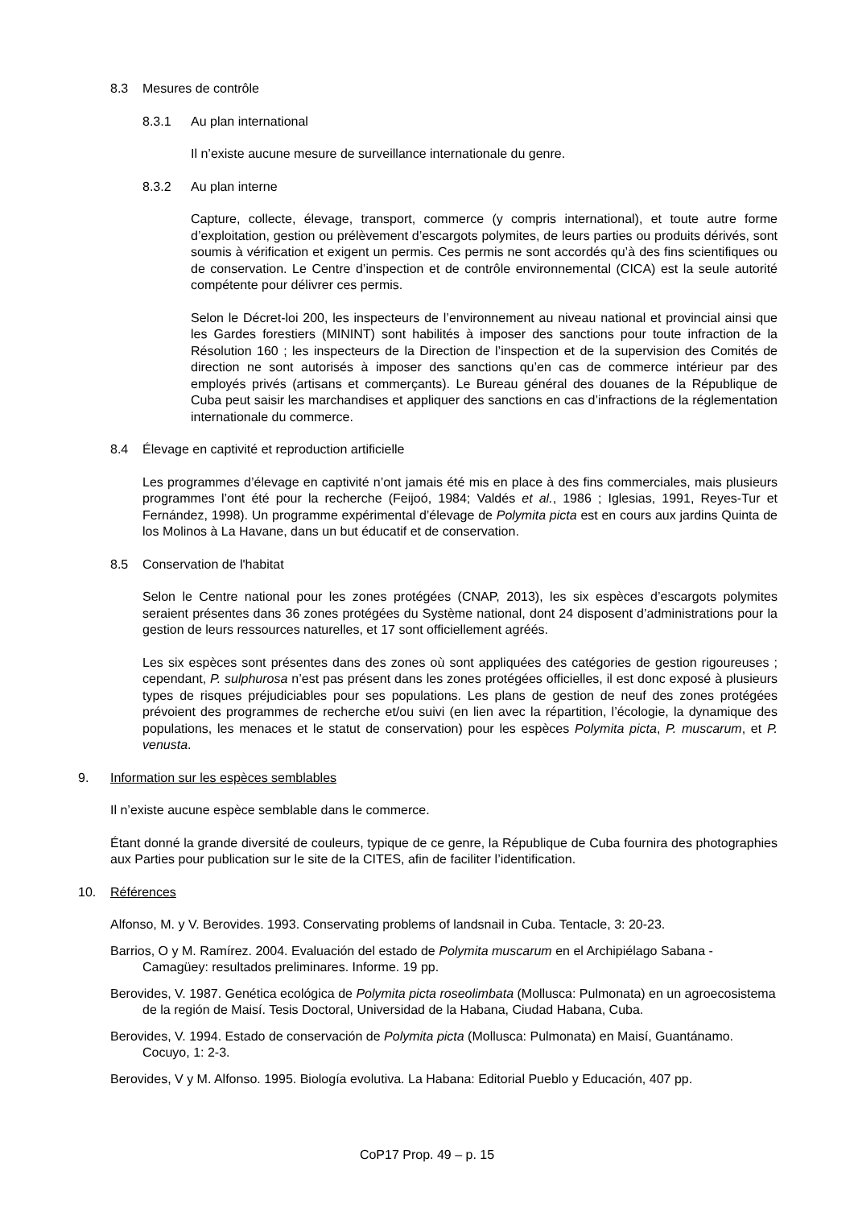8.3 Mesures de contrôle
8.3.1 Au plan international
Il n’existe aucune mesure de surveillance internationale du genre.
8.3.2 Au plan interne
Capture, collecte, élevage, transport, commerce (y compris international), et toute autre forme d’exploitation, gestion ou prélèvement d’escargots polymites, de leurs parties ou produits dérivés, sont soumis à vérification et exigent un permis. Ces permis ne sont accordés qu’à des fins scientifiques ou de conservation. Le Centre d’inspection et de contrôle environnemental (CICA) est la seule autorité compétente pour délivrer ces permis.
Selon le Décret-loi 200, les inspecteurs de l’environnement au niveau national et provincial ainsi que les Gardes forestiers (MININT) sont habilités à imposer des sanctions pour toute infraction de la Résolution 160 ; les inspecteurs de la Direction de l’inspection et de la supervision des Comités de direction ne sont autorisés à imposer des sanctions qu’en cas de commerce intérieur par des employés privés (artisans et commerçants). Le Bureau général des douanes de la République de Cuba peut saisir les marchandises et appliquer des sanctions en cas d’infractions de la réglementation internationale du commerce.
8.4 Élevage en captivité et reproduction artificielle
Les programmes d’élevage en captivité n’ont jamais été mis en place à des fins commerciales, mais plusieurs programmes l’ont été pour la recherche (Feijoó, 1984; Valdés et al., 1986 ; Iglesias, 1991, Reyes-Tur et Fernández, 1998). Un programme expérimental d’élevage de Polymita picta est en cours aux jardins Quinta de los Molinos à La Havane, dans un but éducatif et de conservation.
8.5 Conservation de l'habitat
Selon le Centre national pour les zones protégées (CNAP, 2013), les six espèces d’escargots polymites seraient présentes dans 36 zones protégées du Système national, dont 24 disposent d’administrations pour la gestion de leurs ressources naturelles, et 17 sont officiellement agréés.
Les six espèces sont présentes dans des zones où sont appliquées des catégories de gestion rigoureuses ; cependant, P. sulphurosa n’est pas présent dans les zones protégées officielles, il est donc exposé à plusieurs types de risques préjudiciables pour ses populations. Les plans de gestion de neuf des zones protégées prévoient des programmes de recherche et/ou suivi (en lien avec la répartition, l’écologie, la dynamique des populations, les menaces et le statut de conservation) pour les espèces Polymita picta, P. muscarum, et P. venusta.
9. Information sur les espèces semblables
Il n’existe aucune espèce semblable dans le commerce.
Étant donné la grande diversité de couleurs, typique de ce genre, la République de Cuba fournira des photographies aux Parties pour publication sur le site de la CITES, afin de faciliter l’identification.
10. Références
Alfonso, M. y V. Berovides. 1993. Conservating problems of landsnail in Cuba. Tentacle, 3: 20-23.
Barrios, O y M. Ramírez. 2004. Evaluación del estado de Polymita muscarum en el Archipiélago Sabana - Camagüey: resultados preliminares. Informe. 19 pp.
Berovides, V. 1987. Genética ecológica de Polymita picta roseolimbata (Mollusca: Pulmonata) en un agroecosistema de la región de Maisí. Tesis Doctoral, Universidad de la Habana, Ciudad Habana, Cuba.
Berovides, V. 1994. Estado de conservación de Polymita picta (Mollusca: Pulmonata) en Maisí, Guantánamo. Cocuyo, 1: 2-3.
Berovides, V y M. Alfonso. 1995. Biología evolutiva. La Habana: Editorial Pueblo y Educación, 407 pp.
CoP17 Prop. 49 – p. 15